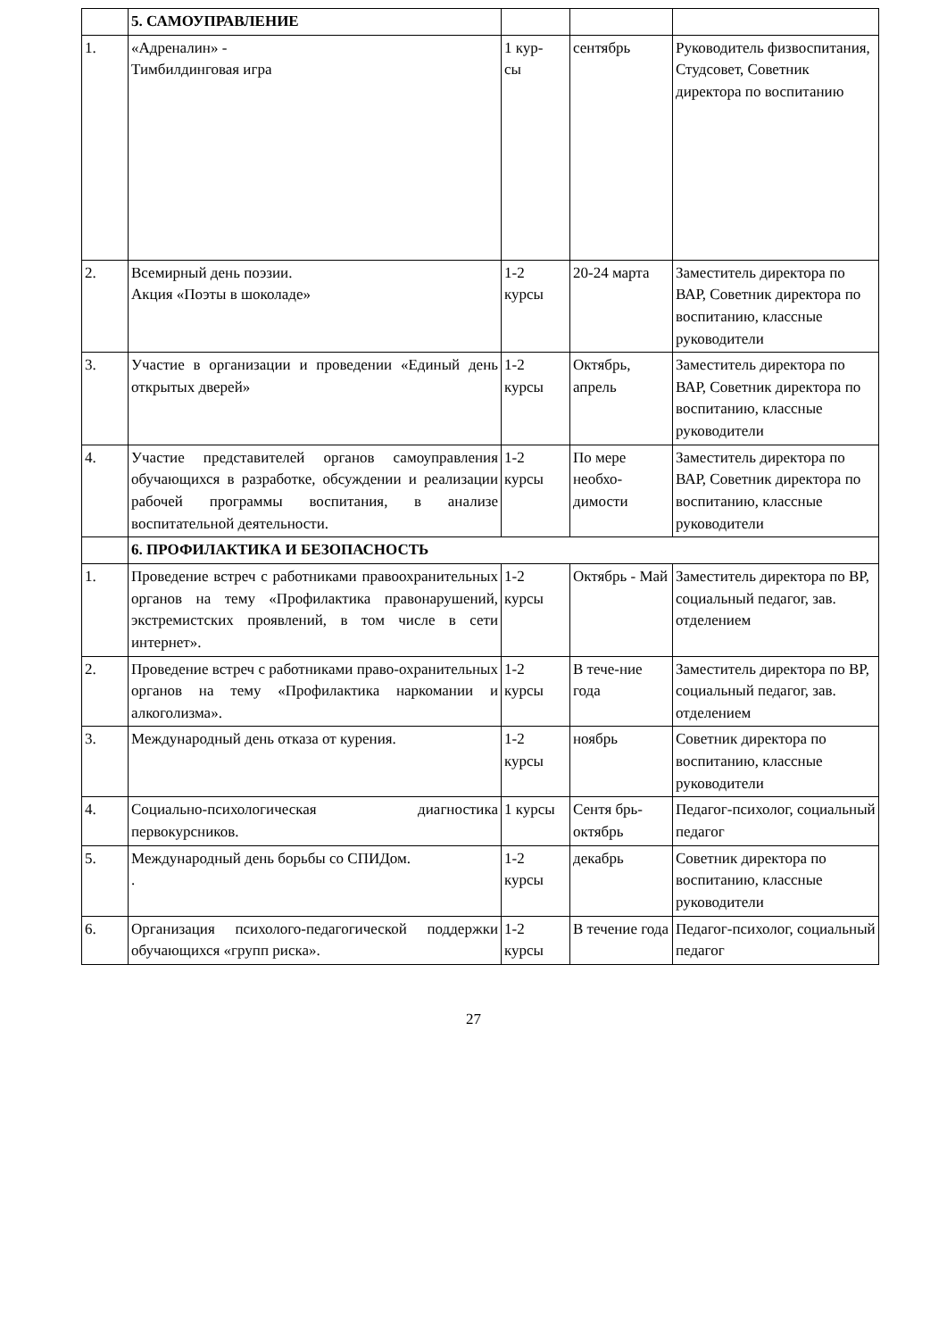| | 5. САМОУПРАВЛЕНИЕ | | | |
| 1. | «Адреналин» - Тимбилдинговая игра | 1 кур- сы | сентябрь | Руководитель физвоспитания, Студсовет, Советник директора по воспитанию |
| 2. | Всемирный день поэзии. Акция «Поэты в шоколаде» | 1-2 курсы | 20-24 марта | Заместитель директора по ВАР, Советник директора по воспитанию, классные руководители |
| 3. | Участие в организации и проведении «Единый день открытых дверей» | 1-2 курсы | Октябрь, апрель | Заместитель директора по ВАР, Советник директора по воспитанию, классные руководители |
| 4. | Участие представителей органов самоуправления обучающихся в разработке, обсуждении и реализации рабочей программы воспитания, в анализе воспитательной деятельности. | 1-2 курсы | По мере необхо-димости | Заместитель директора по ВАР, Советник директора по воспитанию, классные руководители |
| | 6. ПРОФИЛАКТИКА И БЕЗОПАСНОСТЬ | | | |
| 1. | Проведение встреч с работниками правоохранительных органов на тему «Профилактика правонарушений, экстремистских проявлений, в том числе в сети интернет». | 1-2 курсы | Октябрь - Май | Заместитель директора по ВР, социальный педагог, зав. отделением |
| 2. | Проведение встреч с работниками право-охранительных органов на тему «Профилактика наркомании и алкоголизма». | 1-2 курсы | В тече-ние года | Заместитель директора по ВР, социальный педагог, зав. отделением |
| 3. | Международный день отказа от курения. | 1-2 курсы | ноябрь | Советник директора по воспитанию, классные руководители |
| 4. | Социально-психологическая диагностика первокурсников. | 1 курсы | Сентя брь-октябрь | Педагог-психолог, социальный педагог |
| 5. | Международный день борьбы со СПИДом. . | 1-2 курсы | декабрь | Советник директора по воспитанию, классные руководители |
| 6. | Организация психолого-педагогической поддержки обучающихся «групп риска». | 1-2 курсы | В течение года | Педагог-психолог, социальный педагог |
27